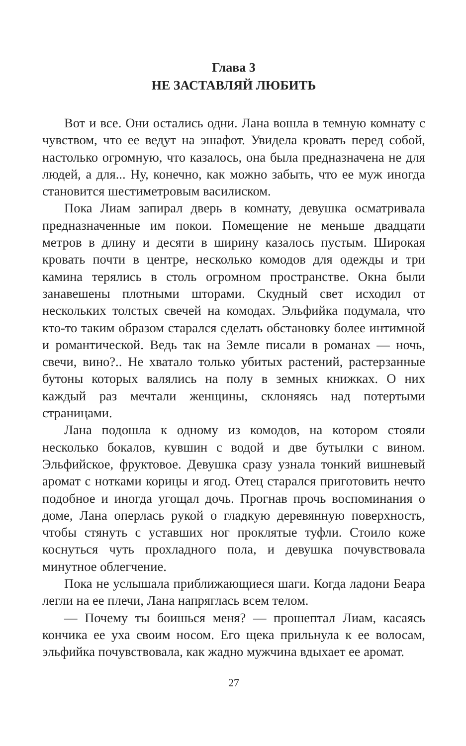Глава 3
НЕ ЗАСТАВЛЯЙ ЛЮБИТЬ
Вот и все. Они остались одни. Лана вошла в темную комнату с чувством, что ее ведут на эшафот. Увидела кровать перед собой, настолько огромную, что казалось, она была предназначена не для людей, а для... Ну, конечно, как можно забыть, что ее муж иногда становится шестиметровым василиском.
Пока Лиам запирал дверь в комнату, девушка осматривала предназначенные им покои. Помещение не меньше двадцати метров в длину и десяти в ширину казалось пустым. Широкая кровать почти в центре, несколько комодов для одежды и три камина терялись в столь огромном пространстве. Окна были занавешены плотными шторами. Скудный свет исходил от нескольких толстых свечей на комодах. Эльфийка подумала, что кто-то таким образом старался сделать обстановку более интимной и романтической. Ведь так на Земле писали в романах — ночь, свечи, вино?.. Не хватало только убитых растений, растерзанные бутоны которых валялись на полу в земных книжках. О них каждый раз мечтали женщины, склоняясь над потертыми страницами.
Лана подошла к одному из комодов, на котором стояли несколько бокалов, кувшин с водой и две бутылки с вином. Эльфийское, фруктовое. Девушка сразу узнала тонкий вишневый аромат с нотками корицы и ягод. Отец старался приготовить нечто подобное и иногда угощал дочь. Прогнав прочь воспоминания о доме, Лана оперлась рукой о гладкую деревянную поверхность, чтобы стянуть с уставших ног проклятые туфли. Стоило коже коснуться чуть прохладного пола, и девушка почувствовала минутное облегчение.
Пока не услышала приближающиеся шаги. Когда ладони Беара легли на ее плечи, Лана напряглась всем телом.
— Почему ты боишься меня? — прошептал Лиам, касаясь кончика ее уха своим носом. Его щека прильнула к ее волосам, эльфийка почувствовала, как жадно мужчина вдыхает ее аромат.
27